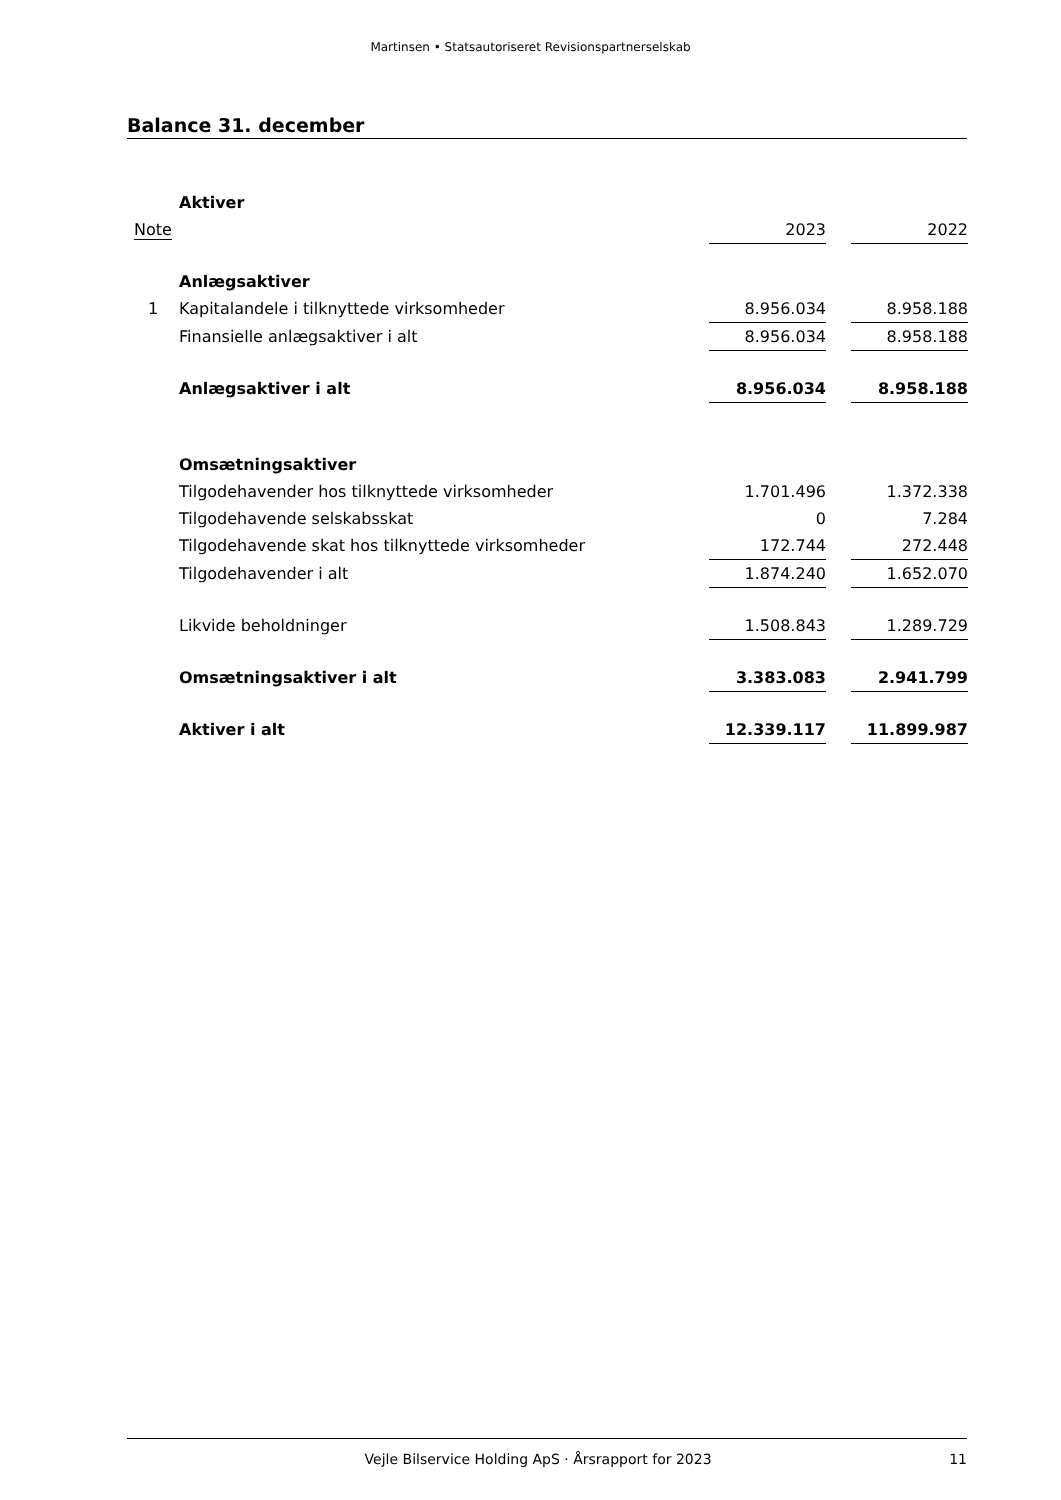Martinsen • Statsautoriseret Revisionspartnerselskab
Balance 31. december
| | Aktiver | | | |
| Note | | 2023 | | 2022 |
| | Anlægsaktiver | | | |
| 1 | Kapitalandele i tilknyttede virksomheder | 8.956.034 | | 8.958.188 |
| | Finansielle anlægsaktiver i alt | 8.956.034 | | 8.958.188 |
| | Anlægsaktiver i alt | 8.956.034 | | 8.958.188 |
| | Omsætningsaktiver | | | |
| | Tilgodehavender hos tilknyttede virksomheder | 1.701.496 | | 1.372.338 |
| | Tilgodehavende selskabsskat | 0 | | 7.284 |
| | Tilgodehavende skat hos tilknyttede virksomheder | 172.744 | | 272.448 |
| | Tilgodehavender i alt | 1.874.240 | | 1.652.070 |
| | Likvide beholdninger | 1.508.843 | | 1.289.729 |
| | Omsætningsaktiver i alt | 3.383.083 | | 2.941.799 |
| | Aktiver i alt | 12.339.117 | | 11.899.987 |
Vejle Bilservice Holding ApS · Årsrapport for 2023 11